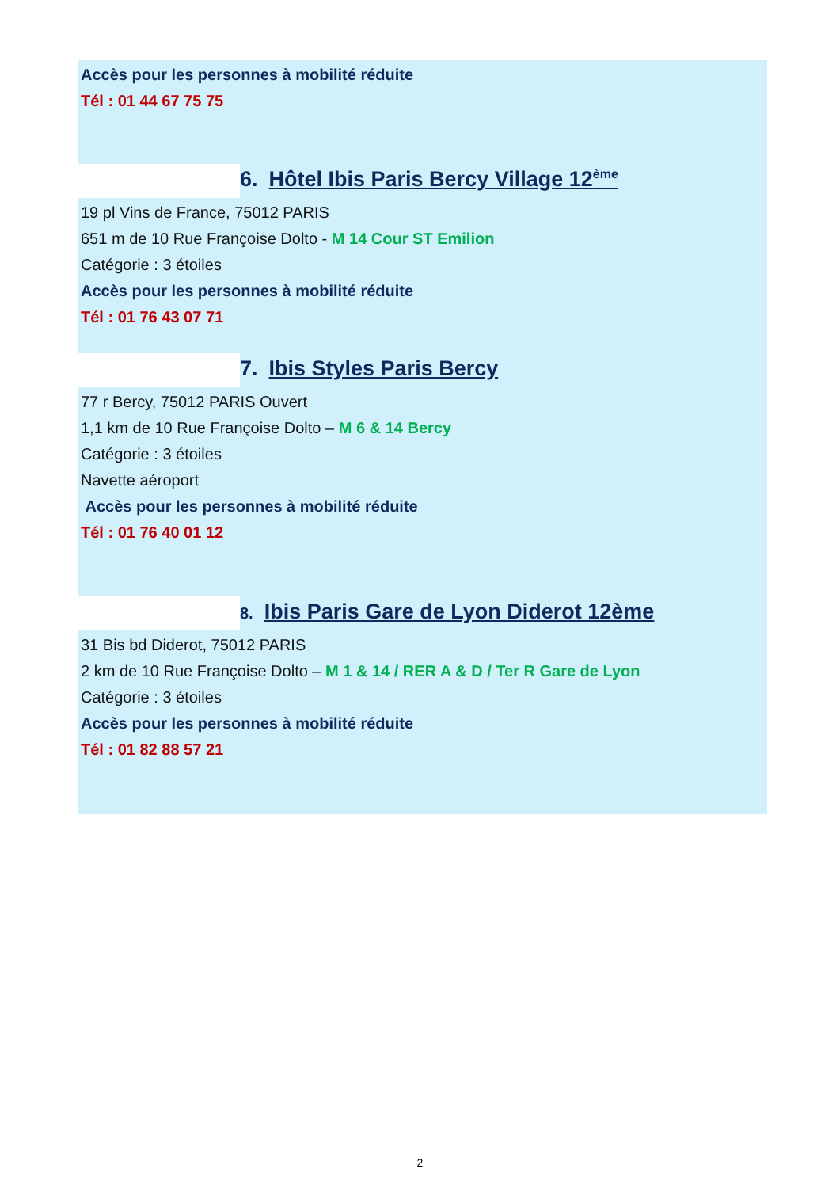Accès pour les personnes à mobilité réduite
Tél : 01 44 67 75 75
6. Hôtel Ibis Paris Bercy Village 12<sup>ème</sup>
19 pl Vins de France, 75012 PARIS
651 m de 10 Rue Françoise Dolto - M 14 Cour ST Emilion
Catégorie : 3 étoiles
Accès pour les personnes à mobilité réduite
Tél : 01 76 43 07 71
7. Ibis Styles Paris Bercy
77 r Bercy, 75012 PARIS Ouvert
1,1 km de 10 Rue Françoise Dolto – M 6 & 14 Bercy
Catégorie : 3 étoiles
Navette aéroport
Accès pour les personnes à mobilité réduite
Tél : 01 76 40 01 12
8. Ibis Paris Gare de Lyon Diderot 12ème
31 Bis bd Diderot, 75012 PARIS
2 km de 10 Rue Françoise Dolto – M 1 & 14 / RER A & D / Ter R Gare de Lyon
Catégorie : 3 étoiles
Accès pour les personnes à mobilité réduite
Tél : 01 82 88 57 21
2